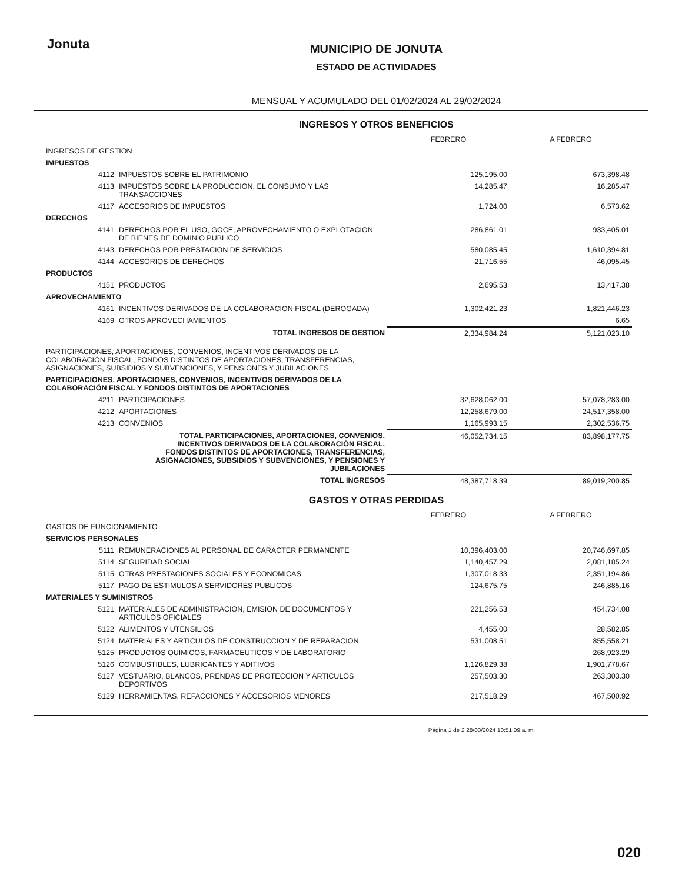Jonuta
MUNICIPIO DE JONUTA
ESTADO DE ACTIVIDADES
MENSUAL Y ACUMULADO DEL 01/02/2024 AL 29/02/2024
INGRESOS Y OTROS BENEFICIOS
| | | FEBRERO | A FEBRERO |
| --- | --- | --- | --- |
| INGRESOS DE GESTION | | | |
| IMPUESTOS | | | |
| 4112 | IMPUESTOS SOBRE EL PATRIMONIO | 125,195.00 | 673,398.48 |
| 4113 | IMPUESTOS SOBRE LA PRODUCCION, EL CONSUMO Y LAS TRANSACCIONES | 14,285.47 | 16,285.47 |
| 4117 | ACCESORIOS DE IMPUESTOS | 1,724.00 | 6,573.62 |
| DERECHOS | | | |
| 4141 | DERECHOS POR EL USO, GOCE, APROVECHAMIENTO O EXPLOTACION DE BIENES DE DOMINIO PUBLICO | 286,861.01 | 933,405.01 |
| 4143 | DERECHOS POR PRESTACION DE SERVICIOS | 580,085.45 | 1,610,394.81 |
| 4144 | ACCESORIOS DE DERECHOS | 21,716.55 | 46,095.45 |
| PRODUCTOS | | | |
| 4151 | PRODUCTOS | 2,695.53 | 13,417.38 |
| APROVECHAMIENTO | | | |
| 4161 | INCENTIVOS DERIVADOS DE LA COLABORACION FISCAL (DEROGADA) | 1,302,421.23 | 1,821,446.23 |
| 4169 | OTROS APROVECHAMIENTOS | | 6.65 |
| TOTAL INGRESOS DE GESTION | | 2,334,984.24 | 5,121,023.10 |
| PARTICIPACIONES, APORTACIONES, CONVENIOS, INCENTIVOS DERIVADOS DE LA COLABORACIÓN FISCAL, FONDOS DISTINTOS DE APORTACIONES, TRANSFERENCIAS, ASIGNACIONES, SUBSIDIOS Y SUBVENCIONES, Y PENSIONES Y JUBILACIONES | | | |
| PARTICIPACIONES, APORTACIONES, CONVENIOS, INCENTIVOS DERIVADOS DE LA COLABORACIÓN FISCAL Y FONDOS DISTINTOS DE APORTACIONES | | | |
| 4211 | PARTICIPACIONES | 32,628,062.00 | 57,078,283.00 |
| 4212 | APORTACIONES | 12,258,679.00 | 24,517,358.00 |
| 4213 | CONVENIOS | 1,165,993.15 | 2,302,536.75 |
| TOTAL PARTICIPACIONES, APORTACIONES, CONVENIOS, INCENTIVOS DERIVADOS DE LA COLABORACIÓN FISCAL, FONDOS DISTINTOS DE APORTACIONES, TRANSFERENCIAS, ASIGNACIONES, SUBSIDIOS Y SUBVENCIONES, Y PENSIONES Y JUBILACIONES | | 46,052,734.15 | 83,898,177.75 |
| TOTAL INGRESOS | | 48,387,718.39 | 89,019,200.85 |
GASTOS Y OTRAS PERDIDAS
| | | FEBRERO | A FEBRERO |
| --- | --- | --- | --- |
| GASTOS DE FUNCIONAMIENTO | | | |
| SERVICIOS PERSONALES | | | |
| 5111 | REMUNERACIONES AL PERSONAL DE CARACTER PERMANENTE | 10,396,403.00 | 20,746,697.85 |
| 5114 | SEGURIDAD SOCIAL | 1,140,457.29 | 2,081,185.24 |
| 5115 | OTRAS PRESTACIONES SOCIALES Y ECONOMICAS | 1,307,018.33 | 2,351,194.86 |
| 5117 | PAGO DE ESTIMULOS A SERVIDORES PUBLICOS | 124,675.75 | 246,885.16 |
| MATERIALES Y SUMINISTROS | | | |
| 5121 | MATERIALES DE ADMINISTRACION, EMISION DE DOCUMENTOS Y ARTICULOS OFICIALES | 221,256.53 | 454,734.08 |
| 5122 | ALIMENTOS Y UTENSILIOS | 4,455.00 | 28,582.85 |
| 5124 | MATERIALES Y ARTICULOS DE CONSTRUCCION Y DE REPARACION | 531,008.51 | 855,558.21 |
| 5125 | PRODUCTOS QUIMICOS, FARMACEUTICOS Y DE LABORATORIO | | 268,923.29 |
| 5126 | COMBUSTIBLES, LUBRICANTES Y ADITIVOS | 1,126,829.38 | 1,901,778.67 |
| 5127 | VESTUARIO, BLANCOS, PRENDAS DE PROTECCION Y ARTICULOS DEPORTIVOS | 257,503.30 | 263,303.30 |
| 5129 | HERRAMIENTAS, REFACCIONES Y ACCESORIOS MENORES | 217,518.29 | 467,500.92 |
Página 1 de 2 28/03/2024 10:51:09 a. m.
020